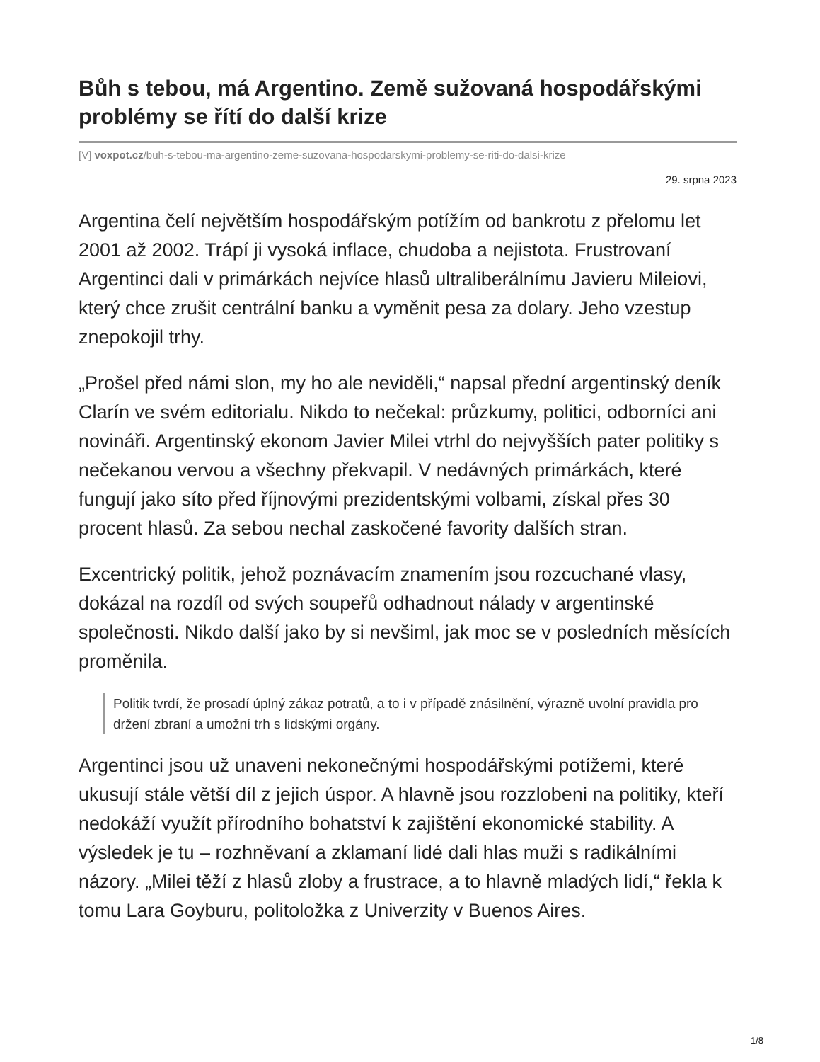Bůh s tebou, má Argentino. Země sužovaná hospodářskými problémy se řítí do další krize
[V] voxpot.cz/buh-s-tebou-ma-argentino-zeme-suzovana-hospodarskymi-problemy-se-riti-do-dalsi-krize
29. srpna 2023
Argentina čelí největším hospodářským potížím od bankrotu z přelomu let 2001 až 2002. Trápí ji vysoká inflace, chudoba a nejistota. Frustrovaní Argentinci dali v primárkách nejvíce hlasů ultraliberálnímu Javieru Mileiovi, který chce zrušit centrální banku a vyměnit pesa za dolary. Jeho vzestup znepokojil trhy.
„Prošel před námi slon, my ho ale neviděli,“ napsal přední argentinský deník Clarín ve svém editorialu. Nikdo to nečekal: průzkumy, politici, odborníci ani novináři. Argentinský ekonom Javier Milei vtrhl do nejvyšších pater politiky s nečekanou vervou a všechny překvapil. V nedávných primárkách, které fungují jako síto před říjnovými prezidentskými volbami, získal přes 30 procent hlasů. Za sebou nechal zaskočené favority dalších stran.
Excentrický politik, jehož poznávacím znamením jsou rozcuchané vlasy, dokázal na rozdíl od svých soupeřů odhadnout nálady v argentinské společnosti. Nikdo další jako by si nevšiml, jak moc se v posledních měsících proměnila.
Politik tvrdí, že prosadí úplný zákaz potratů, a to i v případě znásilnění, výrazně uvolní pravidla pro držení zbraní a umožní trh s lidskými orgány.
Argentinci jsou už unaveni nekonečnými hospodářskými potížemi, které ukusují stále větší díl z jejich úspor. A hlavně jsou rozzlobeni na politiky, kteří nedokáží využít přírodního bohatství k zajištění ekonomické stability. A výsledek je tu – rozhněvaní a zklamaní lidé dali hlas muži s radikálními názory. „Milei těží z hlasů zloby a frustrace, a to hlavně mladých lidí,“ řekla k tomu Lara Goyburu, politoložka z Univerzity v Buenos Aires.
1/8